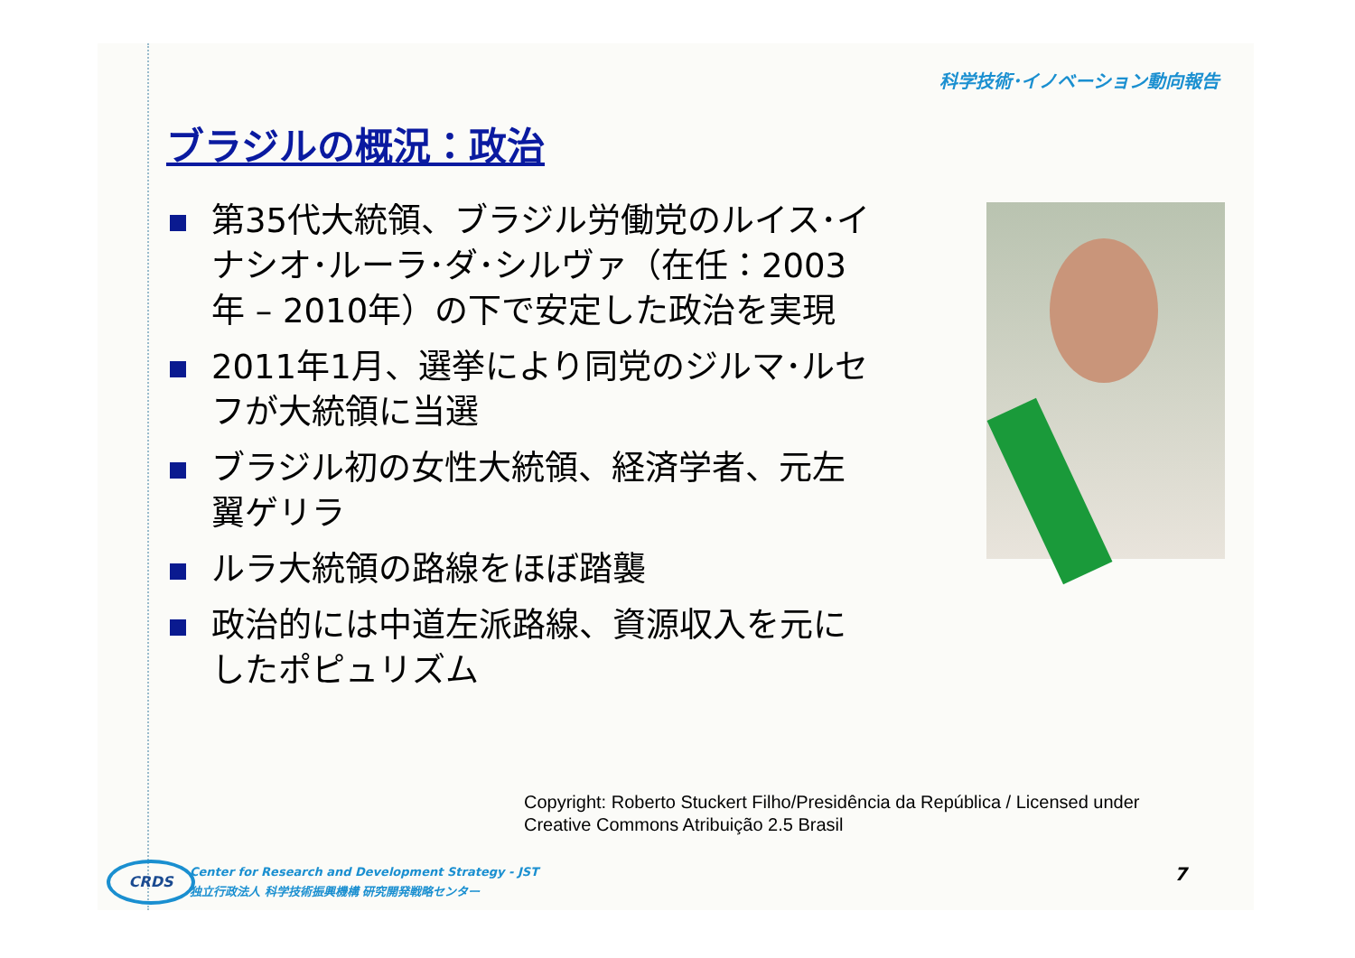科学技術･イノベーション動向報告
ブラジルの概況：政治
第35代大統領、ブラジル労働党のルイス･イナシオ･ルーラ･ダ･シルヴァ（在任：2003年 – 2010年）の下で安定した政治を実現
2011年1月、選挙により同党のジルマ･ルセフが大統領に当選
ブラジル初の女性大統領、経済学者、元左翼ゲリラ
ルラ大統領の路線をほぼ踏襲
政治的には中道左派路線、資源収入を元にしたポピュリズム
Copyright: Roberto Stuckert Filho/Presidência da República / Licensed under
Creative Commons Atribuição 2.5 Brasil
CRDS
Center for Research and Development Strategy - JST
独立行政法人 科学技術振興機構 研究開発戦略センター
7